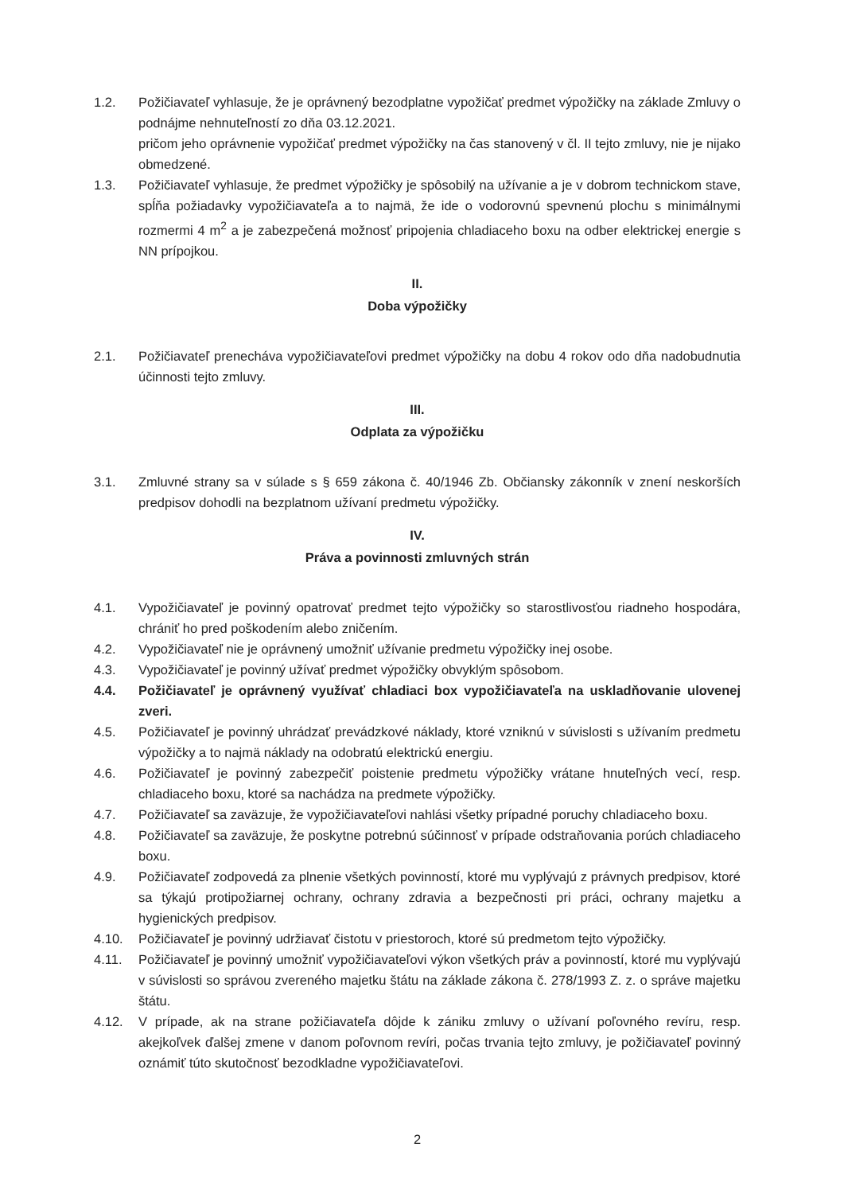1.2. Požičiavateľ vyhlasuje, že je oprávnený bezodplatne vypožičať predmet výpožičky na základe Zmluvy o podnájme nehnuteľností zo dňa 03.12.2021.
pričom jeho oprávnenie vypožičať predmet výpožičky na čas stanovený v čl. II tejto zmluvy, nie je nijako obmedzené.
1.3. Požičiavateľ vyhlasuje, že predmet výpožičky je spôsobilý na užívanie a je v dobrom technickom stave, spĺňa požiadavky vypožičiavateľa a to najmä, že ide o vodorovnú spevnenú plochu s minimálnymi rozmermi 4 m<sup>2</sup> a je zabezpečená možnosť pripojenia chladiaceho boxu na odber elektrickej energie s NN prípojkou.
II.
Doba výpožičky
2.1. Požičiavateľ prenecháva vypožičiavateľovi predmet výpožičky na dobu 4 rokov odo dňa nadobudnutia účinnosti tejto zmluvy.
III.
Odplata za výpožičku
3.1. Zmluvné strany sa v súlade s § 659 zákona č. 40/1946 Zb. Občiansky zákonník v znení neskorších predpisov dohodli na bezplatnom užívaní predmetu výpožičky.
IV.
Práva a povinnosti zmluvných strán
4.1. Vypožičiavateľ je povinný opatrovať predmet tejto výpožičky so starostlivosťou riadneho hospodára, chrániť ho pred poškodením alebo zničením.
4.2. Vypožičiavateľ nie je oprávnený umožniť užívanie predmetu výpožičky inej osobe.
4.3. Vypožičiavateľ je povinný užívať predmet výpožičky obvyklým spôsobom.
4.4. Požičiavateľ je oprávnený využívať chladiaci box vypožičiavateľa na uskladňovanie ulovenej zveri.
4.5. Požičiavateľ je povinný uhrádzať prevádzkové náklady, ktoré vzniknú v súvislosti s užívaním predmetu výpožičky a to najmä náklady na odobratú elektrickú energiu.
4.6. Požičiavateľ je povinný zabezpečiť poistenie predmetu výpožičky vrátane hnuteľných vecí, resp. chladiaceho boxu, ktoré sa nachádza na predmete výpožičky.
4.7. Požičiavateľ sa zaväzuje, že vypožičiavateľovi nahlási všetky prípadné poruchy chladiaceho boxu.
4.8. Požičiavateľ sa zaväzuje, že poskytne potrebnú súčinnosť v prípade odstraňovania porúch chladiaceho boxu.
4.9. Požičiavateľ zodpovedá za plnenie všetkých povinností, ktoré mu vyplývajú z právnych predpisov, ktoré sa týkajú protipožiarnej ochrany, ochrany zdravia a bezpečnosti pri práci, ochrany majetku a hygienických predpisov.
4.10. Požičiavateľ je povinný udržiavať čistotu v priestoroch, ktoré sú predmetom tejto výpožičky.
4.11. Požičiavateľ je povinný umožniť vypožičiavateľovi výkon všetkých práv a povinností, ktoré mu vyplývajú v súvislosti so správou zvereného majetku štátu na základe zákona č. 278/1993 Z. z. o správe majetku štátu.
4.12. V prípade, ak na strane požičiavateľa dôjde k zániku zmluvy o užívaní poľovného revíru, resp. akejkoľvek ďalšej zmene v danom poľovnom revíri, počas trvania tejto zmluvy, je požičiavateľ povinný oznámiť túto skutočnosť bezodkladne vypožičiavateľovi.
2